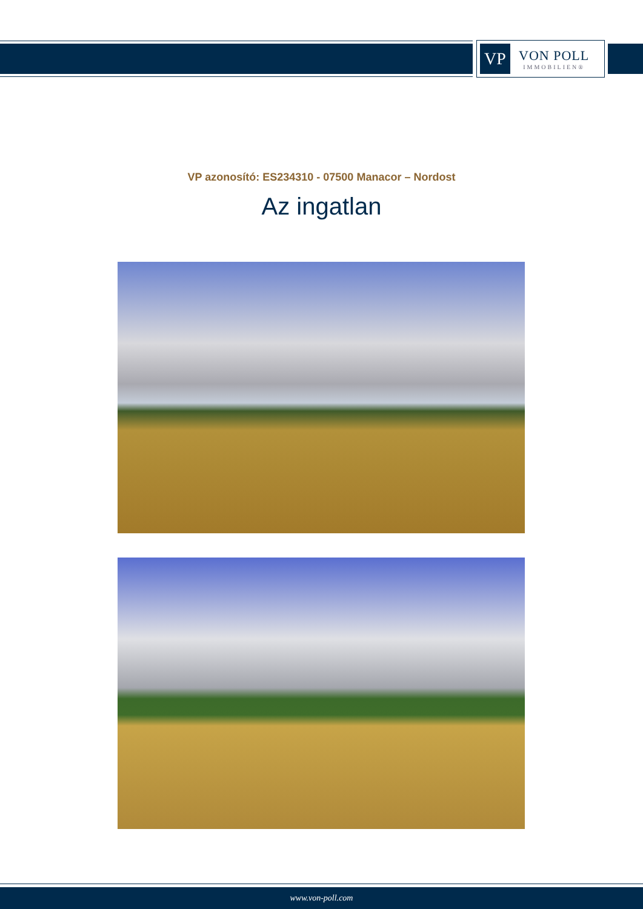VP
VON POLL
IMMOBILIEN®
VP azonosító: ES234310 - 07500 Manacor – Nordost
Az ingatlan
www.von-poll.com